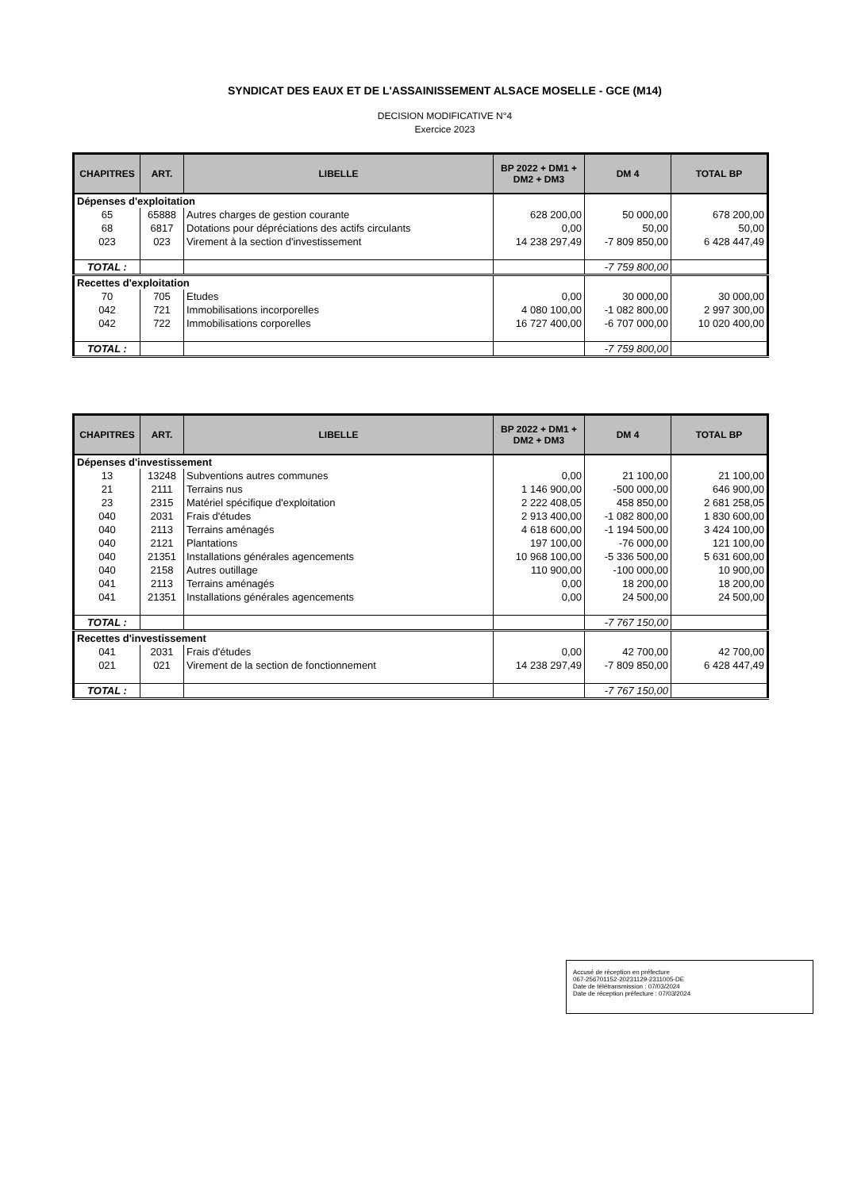SYNDICAT DES EAUX ET DE L'ASSAINISSEMENT ALSACE MOSELLE - GCE (M14)
DECISION MODIFICATIVE N°4
Exercice 2023
| CHAPITRES | ART. | LIBELLE | BP 2022 + DM1 + DM2 + DM3 | DM 4 | TOTAL BP |
| --- | --- | --- | --- | --- | --- |
| Dépenses d'exploitation | | | | | |
| 65 | 65888 | Autres charges de gestion courante | 628 200,00 | 50 000,00 | 678 200,00 |
| 68 | 6817 | Dotations pour dépréciations des actifs circulants | 0,00 | 50,00 | 50,00 |
| 023 | 023 | Virement à la section d'investissement | 14 238 297,49 | -7 809 850,00 | 6 428 447,49 |
| TOTAL : | | | | -7 759 800,00 | |
| Recettes d'exploitation | | | | | |
| 70 | 705 | Etudes | 0,00 | 30 000,00 | 30 000,00 |
| 042 | 721 | Immobilisations incorporelles | 4 080 100,00 | -1 082 800,00 | 2 997 300,00 |
| 042 | 722 | Immobilisations corporelles | 16 727 400,00 | -6 707 000,00 | 10 020 400,00 |
| TOTAL : | | | | -7 759 800,00 | |
| CHAPITRES | ART. | LIBELLE | BP 2022 + DM1 + DM2 + DM3 | DM 4 | TOTAL BP |
| --- | --- | --- | --- | --- | --- |
| Dépenses d'investissement | | | | | |
| 13 | 13248 | Subventions autres communes | 0,00 | 21 100,00 | 21 100,00 |
| 21 | 2111 | Terrains nus | 1 146 900,00 | -500 000,00 | 646 900,00 |
| 23 | 2315 | Matériel spécifique d'exploitation | 2 222 408,05 | 458 850,00 | 2 681 258,05 |
| 040 | 2031 | Frais d'études | 2 913 400,00 | -1 082 800,00 | 1 830 600,00 |
| 040 | 2113 | Terrains aménagés | 4 618 600,00 | -1 194 500,00 | 3 424 100,00 |
| 040 | 2121 | Plantations | 197 100,00 | -76 000,00 | 121 100,00 |
| 040 | 21351 | Installations générales agencements | 10 968 100,00 | -5 336 500,00 | 5 631 600,00 |
| 040 | 2158 | Autres outillage | 110 900,00 | -100 000,00 | 10 900,00 |
| 041 | 2113 | Terrains aménagés | 0,00 | 18 200,00 | 18 200,00 |
| 041 | 21351 | Installations générales agencements | 0,00 | 24 500,00 | 24 500,00 |
| TOTAL : | | | | -7 767 150,00 | |
| Recettes d'investissement | | | | | |
| 041 | 2031 | Frais d'études | 0,00 | 42 700,00 | 42 700,00 |
| 021 | 021 | Virement de la section de fonctionnement | 14 238 297,49 | -7 809 850,00 | 6 428 447,49 |
| TOTAL : | | | | -7 767 150,00 | |
Accusé de réception en préfecture
067-256701152-20231129-2311005-DE
Date de télétransmission : 07/03/2024
Date de réception préfecture : 07/03/2024